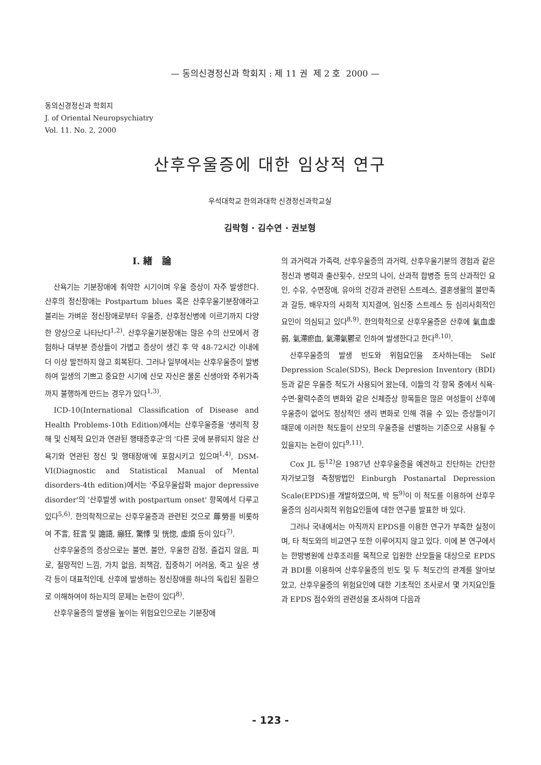— 동의신경정신과 학회지 : 제 11 권 제 2 호 2000 —
동의신경정신과 학회지
J. of Oriental Neuropsychiatry
Vol. 11. No. 2, 2000
산후우울증에 대한 임상적 연구
우석대학교 한의과대학 신경정신과학교실
김락형 · 김수연 · 권보형
Ⅰ. 緖 論
산욕기는 기분장애에 취약한 시기이며 우울 증상이 자주 발생한다. 산후의 정신장애는 Postpartum blues 혹은 산후우울기분장애라고 불리는 가벼운 정신장애로부터 우울증, 산후정신병에 이르기까지 다양한 양상으로 나타난다<sup>1,2)</sup>. 산후우울기분장애는 많은 수의 산모에서 경험하나 대부분 증상들이 가볍고 증상이 생긴 후 약 48-72시간 이내에 더 이상 발전하지 않고 회복된다. 그러나 일부에서는 산후우울증이 발병하여 일생의 기쁘고 중요한 시기에 산모 자신은 물론 신생아와 주위가족까지 불행하게 만드는 경우가 있다<sup>1,3)</sup>.
ICD-10(International Classification of Disease and Health Problems-10th Edition)에서는 산후우울증을 '생리적 장해 및 신체적 요인과 연관된 행태증후군'의 '다른 곳에 분류되지 않은 산욕기와 연관된 정신 및 행태장애'에 포함시키고 있으며<sup>1,4)</sup>, DSM-VI(Diagnostic and Statistical Manual of Mental disorders-4th edition)에서는 '주요우울삽화 major depressive disorder'의 '산후발생 with postpartum onset' 항목에서 다루고 있다<sup>5,6)</sup>. 한의학적으로는 산후우울증과 관련된 것으로 蓐勞를 비롯하여 不言, 狂言 및 譫語, 癲狂, 驚悸 및 恍惚, 虛煩 등이 있다<sup>7)</sup>.
산후우울증의 증상으로는 불면, 불안, 우울한 감정, 즐겁지 않음, 피로, 절망적인 느낌, 가치 없음, 죄책감, 집중하기 어려움, 죽고 싶은 생각 등이 대표적인데, 산후에 발생하는 정신장애를 하나의 독립된 질환으로 이해하여야 하는지의 문제는 논란이 있다<sup>8)</sup>.
산후우울증의 발생을 높이는 위험요인으로는 기분장애
의 과거력과 가족력, 산후우울증의 과거력, 산후우울기분의 경험과 같은 정신과 병력과 출산횟수, 산모의 나이, 산과적 합병증 등의 산과적인 요인, 수유, 수면장애, 유아의 건강과 관련된 스트레스, 결혼생활의 불만족과 갈등, 배우자의 사회적 지지결여, 임신중 스트레스 등 심리사회적인 요인이 의심되고 있다<sup>8,9)</sup>. 한의학적으로 산후우울증은 산후에 氣血虛弱, 氣滯瘀血, 氣滯氣鬱로 인하여 발생한다고 한다<sup>8,10)</sup>.
산후우울증의 발생 빈도와 위험요인을 조사하는데는 Self Depression Scale(SDS), Beck Depresion Inventory (BDI)등과 같은 우울증 척도가 사용되어 왔는데, 이들의 각 항목 중에서 식욕·수면·활력수준의 변화와 같은 신체증상 항목들은 많은 여성들이 산후에 우울증이 없어도 정상적인 생리 변화로 인해 겪을 수 있는 증상들이기 때문에 이러한 척도들이 산모의 우울증을 선별하는 기준으로 사용될 수 있을지는 논란이 있다<sup>9,11)</sup>.
Cox JL 등<sup>12)</sup>은 1987년 산후우울증을 예견하고 진단하는 간단한 자가보고형 측정방법인 Einburgh Postanartal Depression Scale(EPDS)를 개발하였으며, 박 등<sup>9)</sup>이 이 척도를 이용하여 산후우울증의 심리사회적 위험요인들에 대한 연구를 발표한 바 있다.
그러나 국내에서는 아직까지 EPDS를 이용한 연구가 부족한 실정이며, 타 척도와의 비교연구 또한 이루어지지 않고 있다. 이에 본 연구에서는 한방병원에 산후조리를 목적으로 입원한 산모들을 대상으로 EPDS과 BDI를 이용하여 산후우울증의 빈도 및 두 척도간의 관계를 알아보았고, 산후우울증의 위험요인에 대한 기초적인 조사로서 몇 가지요인들과 EPDS 점수와의 관련성을 조사하여 다음과
- 123 -